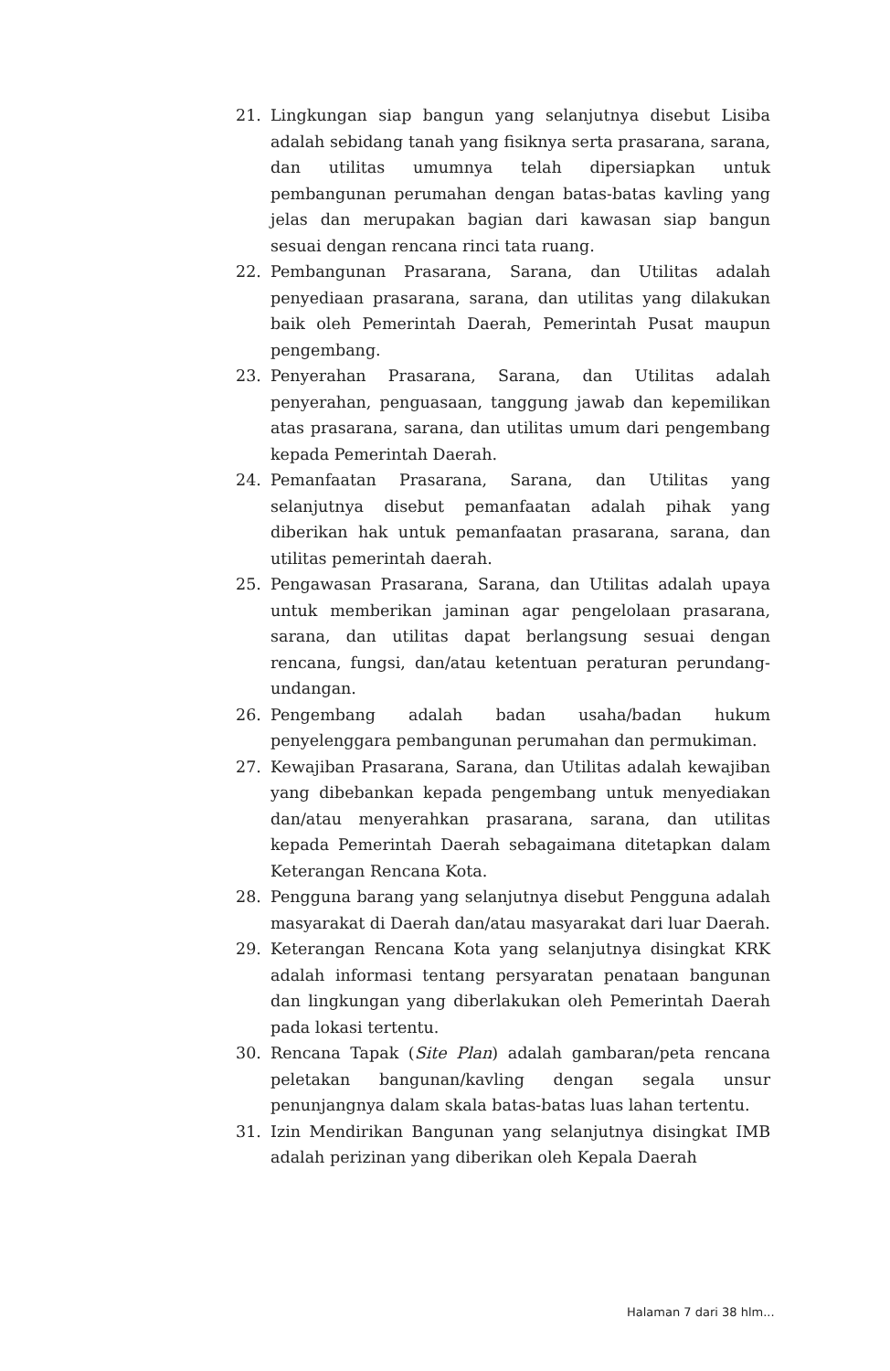21. Lingkungan siap bangun yang selanjutnya disebut Lisiba adalah sebidang tanah yang fisiknya serta prasarana, sarana, dan utilitas umumnya telah dipersiapkan untuk pembangunan perumahan dengan batas-batas kavling yang jelas dan merupakan bagian dari kawasan siap bangun sesuai dengan rencana rinci tata ruang.
22. Pembangunan Prasarana, Sarana, dan Utilitas adalah penyediaan prasarana, sarana, dan utilitas yang dilakukan baik oleh Pemerintah Daerah, Pemerintah Pusat maupun pengembang.
23. Penyerahan Prasarana, Sarana, dan Utilitas adalah penyerahan, penguasaan, tanggung jawab dan kepemilikan atas prasarana, sarana, dan utilitas umum dari pengembang kepada Pemerintah Daerah.
24. Pemanfaatan Prasarana, Sarana, dan Utilitas yang selanjutnya disebut pemanfaatan adalah pihak yang diberikan hak untuk pemanfaatan prasarana, sarana, dan utilitas pemerintah daerah.
25. Pengawasan Prasarana, Sarana, dan Utilitas adalah upaya untuk memberikan jaminan agar pengelolaan prasarana, sarana, dan utilitas dapat berlangsung sesuai dengan rencana, fungsi, dan/atau ketentuan peraturan perundang-undangan.
26. Pengembang adalah badan usaha/badan hukum penyelenggara pembangunan perumahan dan permukiman.
27. Kewajiban Prasarana, Sarana, dan Utilitas adalah kewajiban yang dibebankan kepada pengembang untuk menyediakan dan/atau menyerahkan prasarana, sarana, dan utilitas kepada Pemerintah Daerah sebagaimana ditetapkan dalam Keterangan Rencana Kota.
28. Pengguna barang yang selanjutnya disebut Pengguna adalah masyarakat di Daerah dan/atau masyarakat dari luar Daerah.
29. Keterangan Rencana Kota yang selanjutnya disingkat KRK adalah informasi tentang persyaratan penataan bangunan dan lingkungan yang diberlakukan oleh Pemerintah Daerah pada lokasi tertentu.
30. Rencana Tapak (Site Plan) adalah gambaran/peta rencana peletakan bangunan/kavling dengan segala unsur penunjangnya dalam skala batas-batas luas lahan tertentu.
31. Izin Mendirikan Bangunan yang selanjutnya disingkat IMB adalah perizinan yang diberikan oleh Kepala Daerah
Halaman 7 dari 38 hlm...